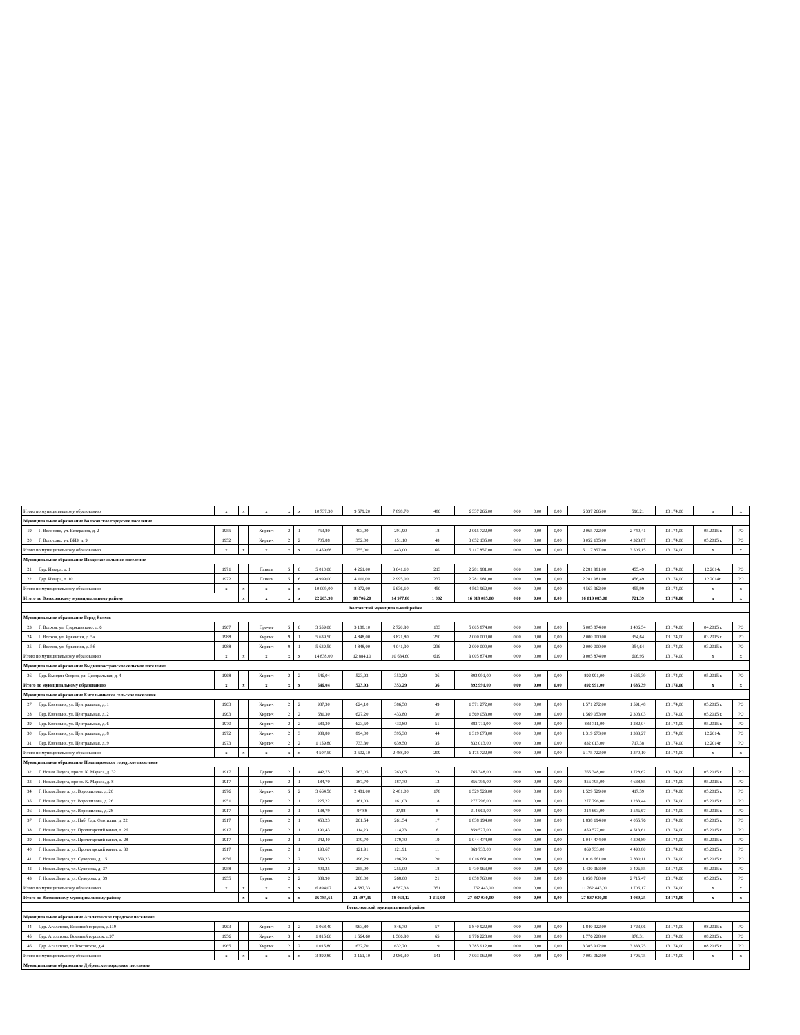| Итого по муниципальному образованию | | x | x | x | x | x | 10 737,30 | 9 579,20 | 7 898,70 | 486 | 6 337 266,00 | 0,00 | 0,00 | 0,00 | 6 337 266,00 | 590,21 | 13 174,00 | x | x |
| Муниципальное образование Волосовское городское поселение | | | | | | | | | | | | | | | | | | | |
| 19 | Г. Волосово, ул. Ветеранов, д. 2 | 1955 | | Кирпич | 2 | 1 | 753,80 | 403,00 | 291,90 | 18 | 2 065 722,00 | 0,00 | 0,00 | 0,00 | 2 065 722,00 | 2 740,41 | 13 174,00 | 05.2015 г. | РО |
| 20 | Г. Волосово, ул. ВИЗ, д. 9 | 1952 | | Кирпич | 2 | 2 | 705,88 | 352,00 | 151,10 | 48 | 3 052 135,00 | 0,00 | 0,00 | 0,00 | 3 052 135,00 | 4 323,87 | 13 174,00 | 05.2015 г. | РО |
| Итого по муниципальному образованию | | x | x | x | x | x | 1 459,68 | 755,00 | 443,00 | 66 | 5 117 857,00 | 0,00 | 0,00 | 0,00 | 5 117 857,00 | 3 506,15 | 13 174,00 | x | x |
| Муниципальное образование Изварское сельское поселение | | | | | | | | | | | | | | | | | | | |
| 21 | Дер. Извара, д. 1 | 1971 | | Панель | 5 | 6 | 5 010,00 | 4 261,00 | 3 641,10 | 213 | 2 281 981,00 | 0,00 | 0,00 | 0,00 | 2 281 981,00 | 455,49 | 13 174,00 | 12.2014г. | РО |
| 22 | Дер. Извара, д. 10 | 1972 | | Панель | 5 | 6 | 4 999,00 | 4 111,00 | 2 995,00 | 237 | 2 281 981,00 | 0,00 | 0,00 | 0,00 | 2 281 981,00 | 456,49 | 13 174,00 | 12.2014г. | РО |
| Итого по муниципальному образованию | | x | x | x | x | x | 10 009,00 | 8 372,00 | 6 636,10 | 450 | 4 563 962,00 | 0,00 | 0,00 | 0,00 | 4 563 962,00 | 455,99 | 13 174,00 | x | x |
| Итого по Волосовскому муниципальному району | | | x | x | x | x | 22 205,98 | 18 706,20 | 14 977,80 | 1 002 | 16 019 085,00 | 0,00 | 0,00 | 0,00 | 16 019 085,00 | 721,39 | 13 174,00 | x | x |
| Волховский муниципальный район | | | | | | | | | | | | | | | | | | | |
| Муниципальное образование Город Волхов | | | | | | | | | | | | | | | | | | | |
| 23 | Г. Волхов, ул. Дзержинского, д. 6 | 1967 | | Прочие | 5 | 6 | 3 559,00 | 3 188,10 | 2 720,90 | 133 | 5 005 874,00 | 0,00 | 0,00 | 0,00 | 5 005 874,00 | 1 406,54 | 13 174,00 | 04.2015 г. | РО |
| 24 | Г. Волхов, ул. Ярвенпяя, д. 5а | 1988 | | Кирпич | 9 | 1 | 5 639,50 | 4 848,00 | 3 871,80 | 250 | 2 000 000,00 | 0,00 | 0,00 | 0,00 | 2 000 000,00 | 354,64 | 13 174,00 | 03.2015 г. | РО |
| 25 | Г. Волхов, ул. Ярвенпяя, д. 5б | 1988 | | Кирпич | 9 | 1 | 5 639,50 | 4 848,00 | 4 041,90 | 236 | 2 000 000,00 | 0,00 | 0,00 | 0,00 | 2 000 000,00 | 354,64 | 13 174,00 | 03.2015 г. | РО |
| Итого по муниципальному образованию | | x | x | x | x | x | 14 838,00 | 12 884,10 | 10 634,60 | 619 | 9 005 874,00 | 0,00 | 0,00 | 0,00 | 9 005 874,00 | 606,95 | 13 174,00 | x | x |
| Муниципальное образование Выдинноостровское сельское поселение | | | | | | | | | | | | | | | | | | | |
| 26 | Дер. Вындин Остров, ул. Центральная, д. 4 | 1968 | | Кирпич | 2 | 2 | 546,04 | 523,93 | 353,29 | 36 | 892 991,00 | 0,00 | 0,00 | 0,00 | 892 991,00 | 1 635,39 | 13 174,00 | 05.2015 г. | РО |
| Итого по муниципальному образованию | | x | x | x | x | x | 546,04 | 523,93 | 353,29 | 36 | 892 991,00 | 0,00 | 0,00 | 0,00 | 892 991,00 | 1 635,39 | 13 174,00 | x | x |
| Муниципальное образование Кисельнинское сельское поселение | | | | | | | | | | | | | | | | | | | |
| 27 | Дер. Кисельня, ул. Центральная, д. 1 | 1963 | | Кирпич | 2 | 2 | 987,30 | 624,10 | 386,50 | 49 | 1 571 272,00 | 0,00 | 0,00 | 0,00 | 1 571 272,00 | 1 591,48 | 13 174,00 | 05.2015 г. | РО |
| 28 | Дер. Кисельня, ул. Центральная, д. 2 | 1963 | | Кирпич | 2 | 2 | 681,30 | 627,20 | 433,80 | 30 | 1 569 053,00 | 0,00 | 0,00 | 0,00 | 1 569 053,00 | 2 303,03 | 13 174,00 | 05.2015 г. | РО |
| 29 | Дер. Кисельня, ул. Центральная, д. 6 | 1970 | | Кирпич | 2 | 2 | 689,30 | 623,50 | 433,80 | 51 | 883 711,00 | 0,00 | 0,00 | 0,00 | 883 711,00 | 1 282,04 | 13 174,00 | 05.2015 г. | РО |
| 30 | Дер. Кисельня, ул. Центральная, д. 8 | 1972 | | Кирпич | 2 | 3 | 989,80 | 894,00 | 595,30 | 44 | 1 319 673,00 | 0,00 | 0,00 | 0,00 | 1 319 673,00 | 1 333,27 | 13 174,00 | 12.2014г. | РО |
| 31 | Дер. Кисельня, ул. Центральная, д. 9 | 1973 | | Кирпич | 2 | 2 | 1 159,80 | 733,30 | 639,50 | 35 | 832 013,00 | 0,00 | 0,00 | 0,00 | 832 013,00 | 717,38 | 13 174,00 | 12.2014г. | РО |
| Итого по муниципальному образованию | | x | x | x | x | x | 4 507,50 | 3 502,10 | 2 488,90 | 209 | 6 175 722,00 | 0,00 | 0,00 | 0,00 | 6 175 722,00 | 1 370,10 | 13 174,00 | x | x |
| Муниципальное образование Новоладожское городское поселение | | | | | | | | | | | | | | | | | | | |
| 32 | Г. Новая Ладога, просп. К. Маркса, д. 32 | 1917 | | Дерево | 2 | 1 | 442,75 | 263,05 | 263,05 | 23 | 765 348,00 | 0,00 | 0,00 | 0,00 | 765 348,00 | 1 728,62 | 13 174,00 | 05.2015 г. | РО |
| 33 | Г. Новая Ладога, просп. К. Маркса, д. 8 | 1917 | | Дерево | 2 | 1 | 184,70 | 187,70 | 187,70 | 12 | 856 795,00 | 0,00 | 0,00 | 0,00 | 856 795,00 | 4 638,85 | 13 174,00 | 05.2015 г. | РО |
| 34 | Г. Новая Ладога, ул. Ворошилова, д. 20 | 1976 | | Кирпич | 5 | 2 | 3 664,50 | 2 481,00 | 2 481,00 | 178 | 1 529 529,00 | 0,00 | 0,00 | 0,00 | 1 529 529,00 | 417,39 | 13 174,00 | 05.2015 г. | РО |
| 35 | Г. Новая Ладога, ул. Ворошилова, д. 26 | 1951 | | Дерево | 2 | 1 | 225,22 | 161,03 | 161,03 | 18 | 277 796,00 | 0,00 | 0,00 | 0,00 | 277 796,00 | 1 233,44 | 13 174,00 | 05.2015 г. | РО |
| 36 | Г. Новая Ладога, ул. Ворошилова, д. 28 | 1917 | | Дерево | 2 | 1 | 138,79 | 97,88 | 97,88 | 8 | 214 663,00 | 0,00 | 0,00 | 0,00 | 214 663,00 | 1 546,67 | 13 174,00 | 05.2015 г. | РО |
| 37 | Г. Новая Ладога, ул. Наб. Лад. Флотилии, д. 22 | 1917 | | Дерево | 2 | 1 | 453,23 | 261,54 | 261,54 | 17 | 1 838 194,00 | 0,00 | 0,00 | 0,00 | 1 838 194,00 | 4 055,76 | 13 174,00 | 05.2015 г. | РО |
| 38 | Г. Новая Ладога, ул. Пролетарский канал, д. 26 | 1917 | | Дерево | 2 | 1 | 190,43 | 114,23 | 114,23 | 6 | 859 527,00 | 0,00 | 0,00 | 0,00 | 859 527,00 | 4 513,61 | 13 174,00 | 05.2015 г. | РО |
| 39 | Г. Новая Ладога, ул. Пролетарский канал, д. 28 | 1917 | | Дерево | 2 | 1 | 242,40 | 179,70 | 179,70 | 19 | 1 044 474,00 | 0,00 | 0,00 | 0,00 | 1 044 474,00 | 4 308,89 | 13 174,00 | 05.2015 г. | РО |
| 40 | Г. Новая Ладога, ул. Пролетарский канал, д. 30 | 1917 | | Дерево | 2 | 1 | 193,67 | 121,91 | 121,91 | 11 | 869 733,00 | 0,00 | 0,00 | 0,00 | 869 733,00 | 4 490,80 | 13 174,00 | 05.2015 г. | РО |
| 41 | Г. Новая Ладога, ул. Суворова, д. 15 | 1956 | | Дерево | 2 | 2 | 359,23 | 196,29 | 196,29 | 20 | 1 016 661,00 | 0,00 | 0,00 | 0,00 | 1 016 661,00 | 2 830,11 | 13 174,00 | 05.2015 г. | РО |
| 42 | Г. Новая Ладога, ул. Суворова, д. 37 | 1958 | | Дерево | 2 | 2 | 409,25 | 255,00 | 255,00 | 18 | 1 430 963,00 | 0,00 | 0,00 | 0,00 | 1 430 963,00 | 3 496,55 | 13 174,00 | 05.2015 г. | РО |
| 43 | Г. Новая Ладога, ул. Суворова, д. 39 | 1955 | | Дерево | 2 | 2 | 389,90 | 268,00 | 268,00 | 21 | 1 058 760,00 | 0,00 | 0,00 | 0,00 | 1 058 760,00 | 2 715,47 | 13 174,00 | 05.2015 г. | РО |
| Итого по муниципальному образованию | | x | x | x | x | x | 6 894,07 | 4 587,33 | 4 587,33 | 351 | 11 762 443,00 | 0,00 | 0,00 | 0,00 | 11 762 443,00 | 1 706,17 | 13 174,00 | x | x |
| Итого по Волховскому муниципальному району | | | x | x | x | x | 26 785,61 | 21 497,46 | 18 064,12 | 1 215,00 | 27 837 030,00 | 0,00 | 0,00 | 0,00 | 27 837 030,00 | 1 039,25 | 13 174,00 | x | x |
| Всеволожский муниципальный район | | | | | | | | | | | | | | | | | | | |
| Муниципальное образование Агалатовское городское поселение | | | | | | | | | | | | | | | | | | | |
| 44 | Дер. Агалатово, Военный городок, д.119 | 1963 | | Кирпич | 3 | 2 | 1 068,40 | 963,80 | 846,70 | 57 | 1 840 922,00 | 0,00 | 0,00 | 0,00 | 1 840 922,00 | 1 723,06 | 13 174,00 | 08.2015 г. | РО |
| 45 | Дер. Агалатово, Военный городок, д.97 | 1956 | | Кирпич | 3 | 4 | 1 815,60 | 1 564,60 | 1 506,90 | 65 | 1 776 228,00 | 0,00 | 0,00 | 0,00 | 1 776 228,00 | 978,31 | 13 174,00 | 08.2015 г. | РО |
| 46 | Дер. Агалатово, ш.Токсовское, д.4 | 1965 | | Кирпич | 2 | 2 | 1 015,80 | 632,70 | 632,70 | 19 | 3 385 912,00 | 0,00 | 0,00 | 0,00 | 3 385 912,00 | 3 333,25 | 13 174,00 | 08.2015 г. | РО |
| Итого по муниципальному образованию | | x | x | x | x | x | 3 899,80 | 3 161,10 | 2 986,30 | 141 | 7 003 062,00 | 0,00 | 0,00 | 0,00 | 7 003 062,00 | 1 795,75 | 13 174,00 | x | x |
| Муниципальное образование Дубровское городское поселение | | | | | | | | | | | | | | | | | | | |